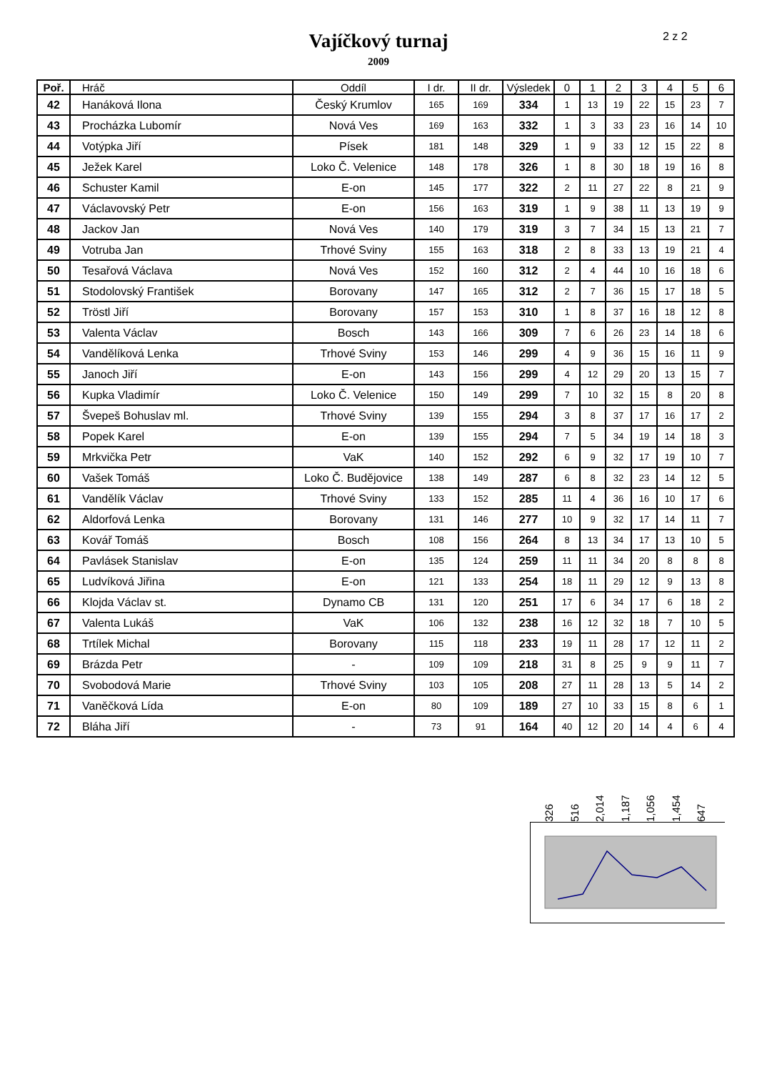Vajíčkový turnaj
2009
2 z 2
| Poř. | Hráč | Oddíl | I dr. | II dr. | Výsledek | 0 | 1 | 2 | 3 | 4 | 5 | 6 |
| --- | --- | --- | --- | --- | --- | --- | --- | --- | --- | --- | --- | --- |
| 42 | Hanáková Ilona | Český Krumlov | 165 | 169 | 334 | 1 | 13 | 19 | 22 | 15 | 23 | 7 |
| 43 | Procházka Lubomír | Nová Ves | 169 | 163 | 332 | 1 | 3 | 33 | 23 | 16 | 14 | 10 |
| 44 | Votýpka Jiří | Písek | 181 | 148 | 329 | 1 | 9 | 33 | 12 | 15 | 22 | 8 |
| 45 | Ježek Karel | Loko Č. Velenice | 148 | 178 | 326 | 1 | 8 | 30 | 18 | 19 | 16 | 8 |
| 46 | Schuster Kamil | E-on | 145 | 177 | 322 | 2 | 11 | 27 | 22 | 8 | 21 | 9 |
| 47 | Václavovský Petr | E-on | 156 | 163 | 319 | 1 | 9 | 38 | 11 | 13 | 19 | 9 |
| 48 | Jackov Jan | Nová Ves | 140 | 179 | 319 | 3 | 7 | 34 | 15 | 13 | 21 | 7 |
| 49 | Votruba Jan | Trhové Sviny | 155 | 163 | 318 | 2 | 8 | 33 | 13 | 19 | 21 | 4 |
| 50 | Tesařová Václava | Nová Ves | 152 | 160 | 312 | 2 | 4 | 44 | 10 | 16 | 18 | 6 |
| 51 | Stodolovský František | Borovany | 147 | 165 | 312 | 2 | 7 | 36 | 15 | 17 | 18 | 5 |
| 52 | Tröstl Jiří | Borovany | 157 | 153 | 310 | 1 | 8 | 37 | 16 | 18 | 12 | 8 |
| 53 | Valenta Václav | Bosch | 143 | 166 | 309 | 7 | 6 | 26 | 23 | 14 | 18 | 6 |
| 54 | Vandělíková Lenka | Trhové Sviny | 153 | 146 | 299 | 4 | 9 | 36 | 15 | 16 | 11 | 9 |
| 55 | Janoch Jiří | E-on | 143 | 156 | 299 | 4 | 12 | 29 | 20 | 13 | 15 | 7 |
| 56 | Kupka Vladimír | Loko Č. Velenice | 150 | 149 | 299 | 7 | 10 | 32 | 15 | 8 | 20 | 8 |
| 57 | Švepeš Bohuslav ml. | Trhové Sviny | 139 | 155 | 294 | 3 | 8 | 37 | 17 | 16 | 17 | 2 |
| 58 | Popek Karel | E-on | 139 | 155 | 294 | 7 | 5 | 34 | 19 | 14 | 18 | 3 |
| 59 | Mrkvička Petr | VaK | 140 | 152 | 292 | 6 | 9 | 32 | 17 | 19 | 10 | 7 |
| 60 | Vašek Tomáš | Loko Č. Budějovice | 138 | 149 | 287 | 6 | 8 | 32 | 23 | 14 | 12 | 5 |
| 61 | Vandělík Václav | Trhové Sviny | 133 | 152 | 285 | 11 | 4 | 36 | 16 | 10 | 17 | 6 |
| 62 | Aldorfová Lenka | Borovany | 131 | 146 | 277 | 10 | 9 | 32 | 17 | 14 | 11 | 7 |
| 63 | Kovář Tomáš | Bosch | 108 | 156 | 264 | 8 | 13 | 34 | 17 | 13 | 10 | 5 |
| 64 | Pavlásek Stanislav | E-on | 135 | 124 | 259 | 11 | 11 | 34 | 20 | 8 | 8 | 8 |
| 65 | Ludvíková Jiřina | E-on | 121 | 133 | 254 | 18 | 11 | 29 | 12 | 9 | 13 | 8 |
| 66 | Klojda Václav st. | Dynamo CB | 131 | 120 | 251 | 17 | 6 | 34 | 17 | 6 | 18 | 2 |
| 67 | Valenta Lukáš | VaK | 106 | 132 | 238 | 16 | 12 | 32 | 18 | 7 | 10 | 5 |
| 68 | Trtílek Michal | Borovany | 115 | 118 | 233 | 19 | 11 | 28 | 17 | 12 | 11 | 2 |
| 69 | Brázda Petr | - | 109 | 109 | 218 | 31 | 8 | 25 | 9 | 9 | 11 | 7 |
| 70 | Svobodová Marie | Trhové Sviny | 103 | 105 | 208 | 27 | 11 | 28 | 13 | 5 | 14 | 2 |
| 71 | Vaněčková Lída | E-on | 80 | 109 | 189 | 27 | 10 | 33 | 15 | 8 | 6 | 1 |
| 72 | Bláha Jiří | - | 73 | 91 | 164 | 40 | 12 | 20 | 14 | 4 | 6 | 4 |
326 516 2,014 1,187 1,056 1,454 647